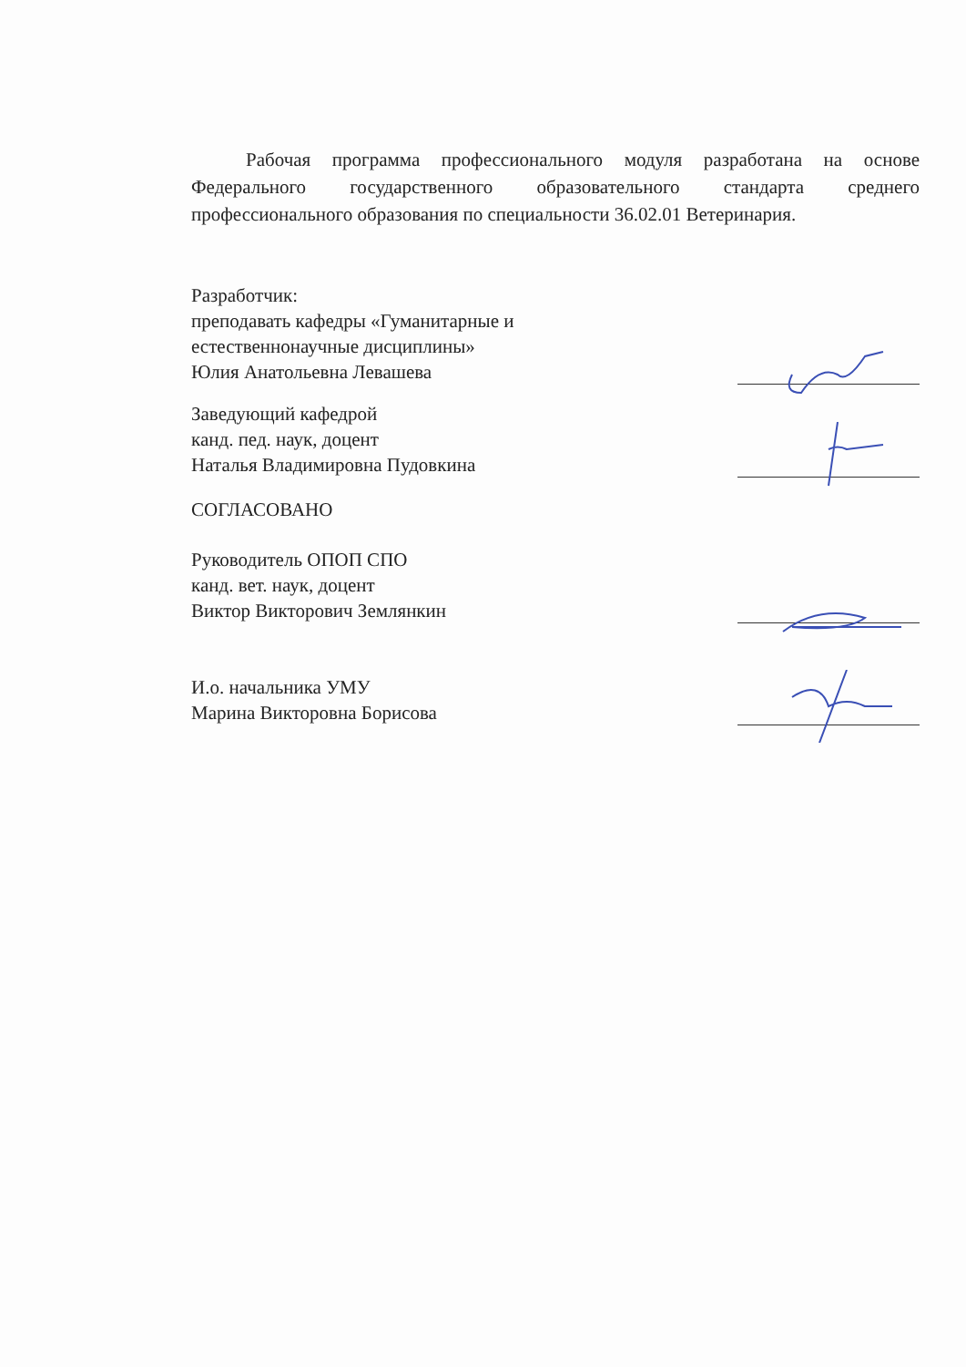Рабочая программа профессионального модуля разработана на основе Федерального государственного образовательного стандарта среднего профессионального образования по специальности 36.02.01 Ветеринария.
Разработчик:
преподавать кафедры «Гуманитарные и
естественнонаучные дисциплины»
Юлия Анатольевна Левашева
Заведующий кафедрой
канд. пед. наук, доцент
Наталья Владимировна Пудовкина
СОГЛАСОВАНО
Руководитель ОПОП СПО
канд. вет. наук, доцент
Виктор Викторович Землянкин
И.о. начальника УМУ
Марина Викторовна Борисова